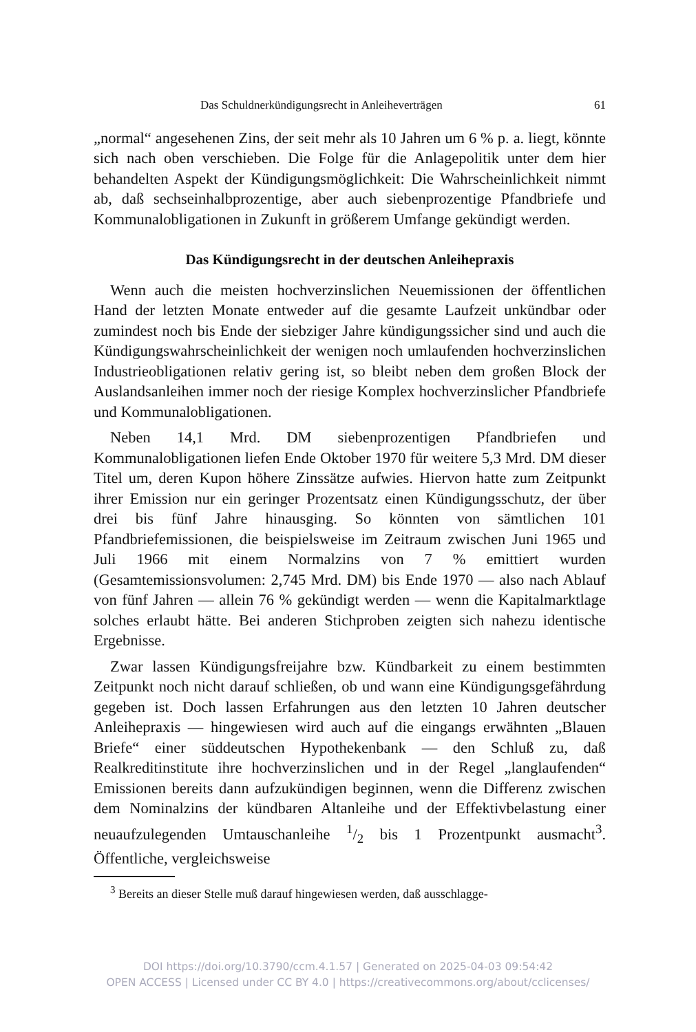Das Schuldnerkündigungsrecht in Anleiheverträgen 61
„normal“ angesehenen Zins, der seit mehr als 10 Jahren um 6 % p. a. liegt, könnte sich nach oben verschieben. Die Folge für die Anlagepolitik unter dem hier behandelten Aspekt der Kündigungsmöglichkeit: Die Wahrscheinlichkeit nimmt ab, daß sechseinhalbprozentige, aber auch siebenprozentige Pfandbriefe und Kommunalobligationen in Zukunft in größerem Umfange gekündigt werden.
Das Kündigungsrecht in der deutschen Anleihepraxis
Wenn auch die meisten hochverzinslichen Neuemissionen der öffentlichen Hand der letzten Monate entweder auf die gesamte Laufzeit unkündbar oder zumindest noch bis Ende der siebziger Jahre kündigungssicher sind und auch die Kündigungswahrscheinlichkeit der wenigen noch umlaufenden hochverzinslichen Industrieobligationen relativ gering ist, so bleibt neben dem großen Block der Auslandsanleihen immer noch der riesige Komplex hochverzinslicher Pfandbriefe und Kommunalobligationen.
Neben 14,1 Mrd. DM siebenprozentigen Pfandbriefen und Kommunalobligationen liefen Ende Oktober 1970 für weitere 5,3 Mrd. DM dieser Titel um, deren Kupon höhere Zinssätze aufwies. Hiervon hatte zum Zeitpunkt ihrer Emission nur ein geringer Prozentsatz einen Kündigungsschutz, der über drei bis fünf Jahre hinausging. So könnten von sämtlichen 101 Pfandbriefemissionen, die beispielsweise im Zeitraum zwischen Juni 1965 und Juli 1966 mit einem Normalzins von 7 % emittiert wurden (Gesamtemissionsvolumen: 2,745 Mrd. DM) bis Ende 1970 — also nach Ablauf von fünf Jahren — allein 76 % gekündigt werden — wenn die Kapitalmarktlage solches erlaubt hätte. Bei anderen Stichproben zeigten sich nahezu identische Ergebnisse.
Zwar lassen Kündigungsfreijahre bzw. Kündbarkeit zu einem bestimmten Zeitpunkt noch nicht darauf schließen, ob und wann eine Kündigungsgefährdung gegeben ist. Doch lassen Erfahrungen aus den letzten 10 Jahren deutscher Anleihepraxis — hingewiesen wird auch auf die eingangs erwähnten „Blauen Briefe“ einer süddeutschen Hypothekenbank — den Schluß zu, daß Realkreditinstitute ihre hochverzinslichen und in der Regel „langlaufenden“ Emissionen bereits dann aufzukündigen beginnen, wenn die Differenz zwischen dem Nominalzins der kündbaren Altanleihe und der Effektivbelastung einer neuaufzulegenden Umtauschanleihe 1/2 bis 1 Prozentpunkt ausmacht<sup>3</sup>. Öffentliche, vergleichsweise
<sup>3</sup> Bereits an dieser Stelle muß darauf hingewiesen werden, daß ausschlagge-
DOI https://doi.org/10.3790/ccm.4.1.57 | Generated on 2025-04-03 09:54:42
OPEN ACCESS | Licensed under CC BY 4.0 | https://creativecommons.org/about/cclicenses/